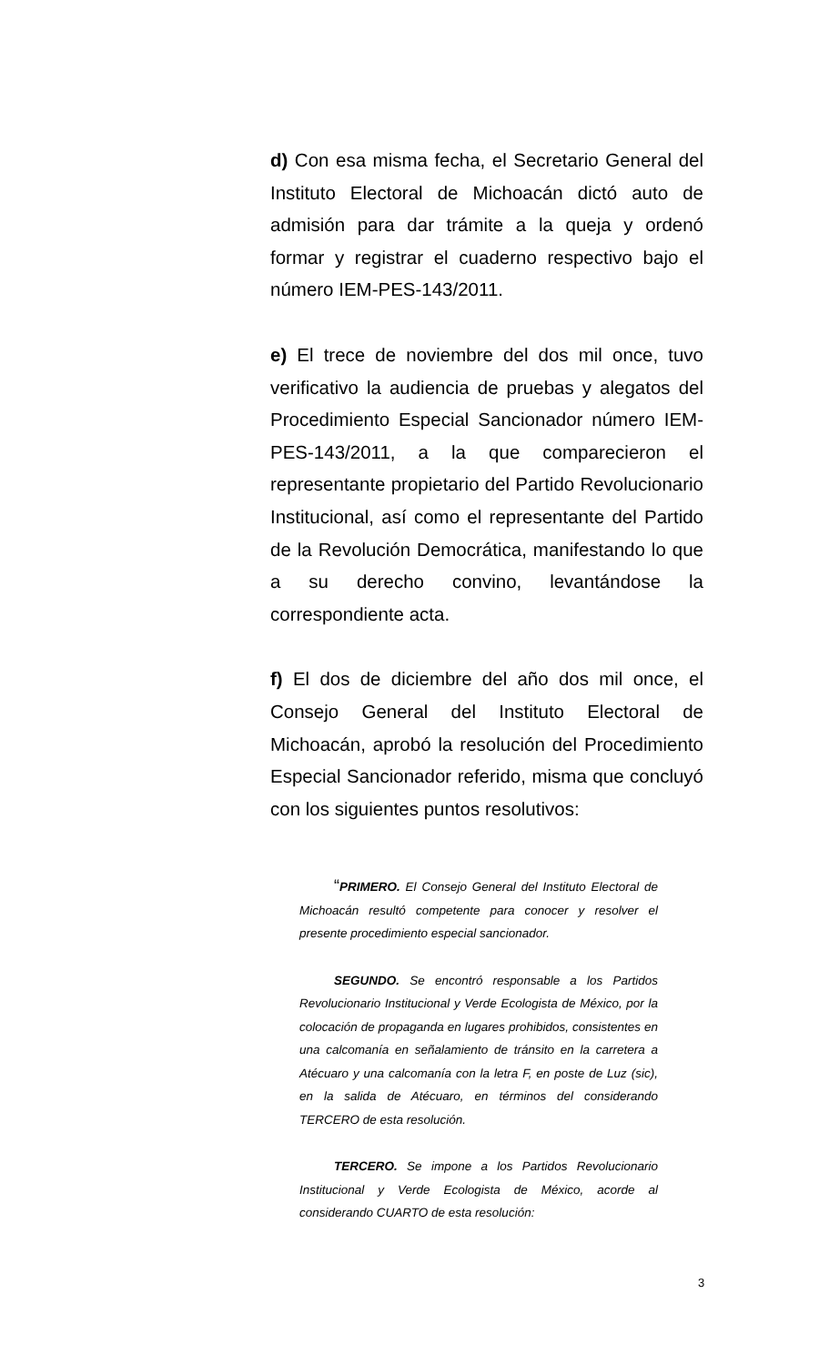d) Con esa misma fecha, el Secretario General del Instituto Electoral de Michoacán dictó auto de admisión para dar trámite a la queja y ordenó formar y registrar el cuaderno respectivo bajo el número IEM-PES-143/2011.
e) El trece de noviembre del dos mil once, tuvo verificativo la audiencia de pruebas y alegatos del Procedimiento Especial Sancionador número IEM-PES-143/2011, a la que comparecieron el representante propietario del Partido Revolucionario Institucional, así como el representante del Partido de la Revolución Democrática, manifestando lo que a su derecho convino, levantándose la correspondiente acta.
f) El dos de diciembre del año dos mil once, el Consejo General del Instituto Electoral de Michoacán, aprobó la resolución del Procedimiento Especial Sancionador referido, misma que concluyó con los siguientes puntos resolutivos:
“PRIMERO. El Consejo General del Instituto Electoral de Michoacán resultó competente para conocer y resolver el presente procedimiento especial sancionador.
SEGUNDO. Se encontró responsable a los Partidos Revolucionario Institucional y Verde Ecologista de México, por la colocación de propaganda en lugares prohibidos, consistentes en una calcomanía en señalamiento de tránsito en la carretera a Atécuaro y una calcomanía con la letra F, en poste de Luz (sic), en la salida de Atécuaro, en términos del considerando TERCERO de esta resolución.
TERCERO. Se impone a los Partidos Revolucionario Institucional y Verde Ecologista de México, acorde al considerando CUARTO de esta resolución:
3